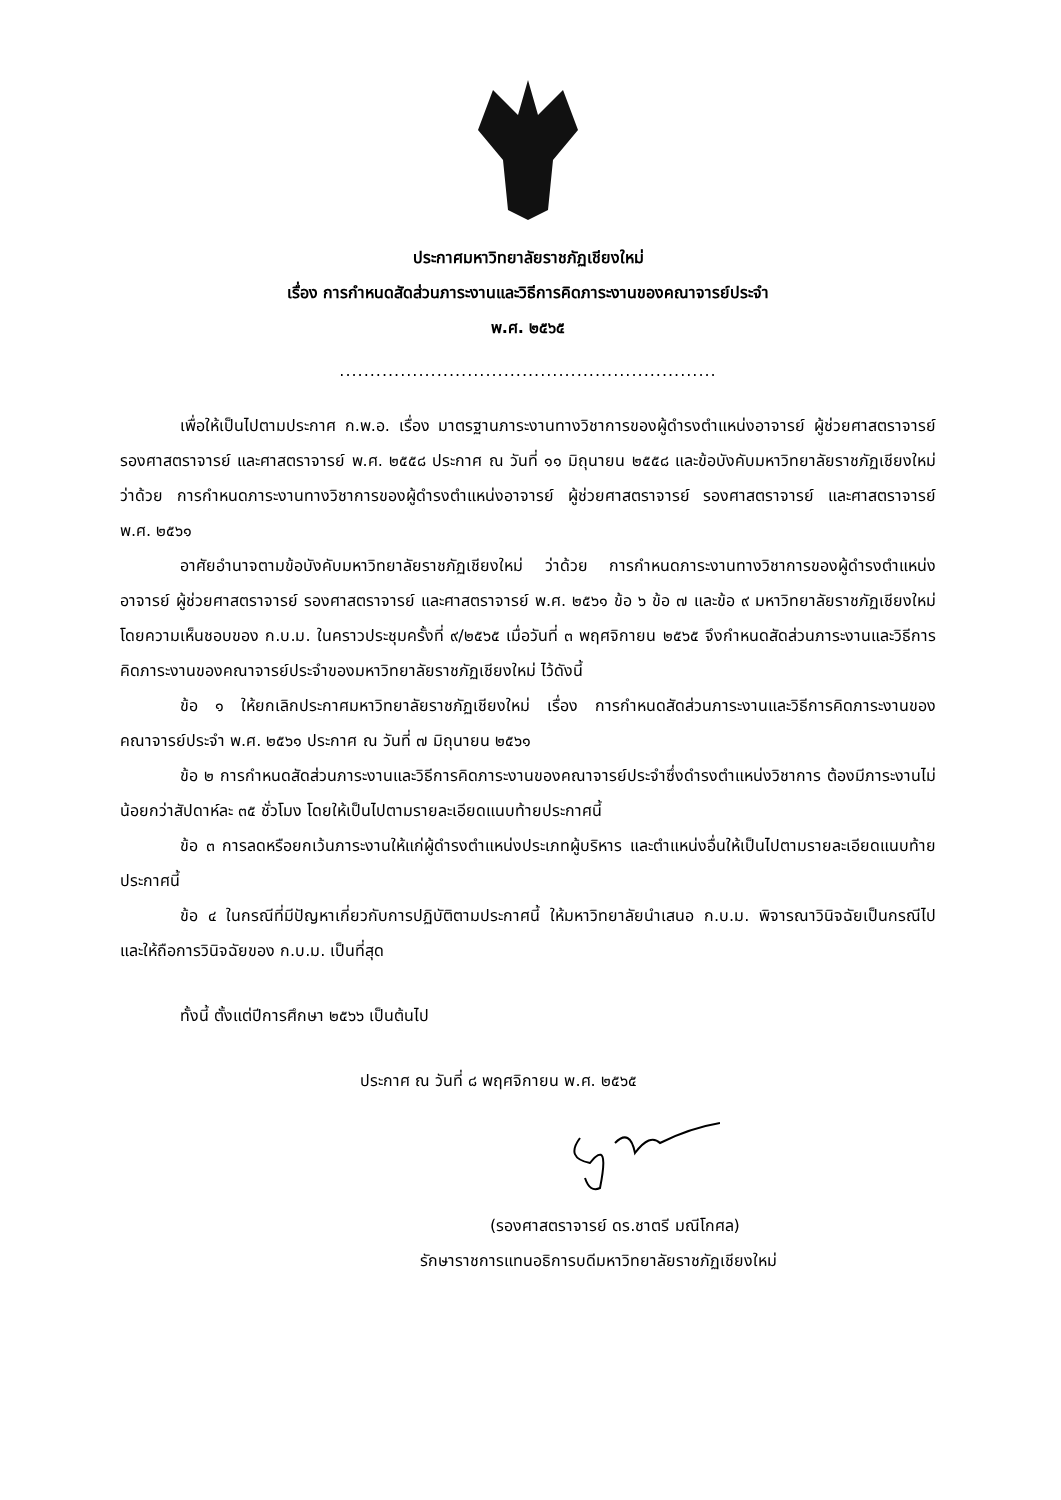ประกาศมหาวิทยาลัยราชภัฏเชียงใหม่
เรื่อง การกำหนดสัดส่วนภาระงานและวิธีการคิดภาระงานของคณาจารย์ประจำ
พ.ศ. ๒๕๖๕
..............................................................
เพื่อให้เป็นไปตามประกาศ ก.พ.อ. เรื่อง มาตรฐานภาระงานทางวิชาการของผู้ดำรงตำแหน่งอาจารย์ ผู้ช่วยศาสตราจารย์ รองศาสตราจารย์ และศาสตราจารย์ พ.ศ. ๒๕๕๘ ประกาศ ณ วันที่ ๑๑ มิถุนายน ๒๕๕๘ และข้อบังคับมหาวิทยาลัยราชภัฏเชียงใหม่ ว่าด้วย การกำหนดภาระงานทางวิชาการของผู้ดำรงตำแหน่งอาจารย์ ผู้ช่วยศาสตราจารย์ รองศาสตราจารย์ และศาสตราจารย์ พ.ศ. ๒๕๖๑
อาศัยอำนาจตามข้อบังคับมหาวิทยาลัยราชภัฏเชียงใหม่ ว่าด้วย การกำหนดภาระงานทางวิชาการของผู้ดำรงตำแหน่งอาจารย์ ผู้ช่วยศาสตราจารย์ รองศาสตราจารย์ และศาสตราจารย์ พ.ศ. ๒๕๖๑ ข้อ ๖ ข้อ ๗ และข้อ ๙ มหาวิทยาลัยราชภัฏเชียงใหม่โดยความเห็นชอบของ ก.บ.ม. ในคราวประชุมครั้งที่ ๙/๒๕๖๕ เมื่อวันที่ ๓ พฤศจิกายน ๒๕๖๕ จึงกำหนดสัดส่วนภาระงานและวิธีการคิดภาระงานของคณาจารย์ประจำของมหาวิทยาลัยราชภัฏเชียงใหม่ ไว้ดังนี้
ข้อ ๑ ให้ยกเลิกประกาศมหาวิทยาลัยราชภัฏเชียงใหม่ เรื่อง การกำหนดสัดส่วนภาระงานและวิธีการคิดภาระงานของคณาจารย์ประจำ พ.ศ. ๒๕๖๑ ประกาศ ณ วันที่ ๗ มิถุนายน ๒๕๖๑
ข้อ ๒ การกำหนดสัดส่วนภาระงานและวิธีการคิดภาระงานของคณาจารย์ประจำซึ่งดำรงตำแหน่งวิชาการ ต้องมีภาระงานไม่น้อยกว่าสัปดาห์ละ ๓๕ ชั่วโมง โดยให้เป็นไปตามรายละเอียดแนบท้ายประกาศนี้
ข้อ ๓ การลดหรือยกเว้นภาระงานให้แก่ผู้ดำรงตำแหน่งประเภทผู้บริหาร และตำแหน่งอื่นให้เป็นไปตามรายละเอียดแนบท้ายประกาศนี้
ข้อ ๔ ในกรณีที่มีปัญหาเกี่ยวกับการปฏิบัติตามประกาศนี้ ให้มหาวิทยาลัยนำเสนอ ก.บ.ม. พิจารณาวินิจฉัยเป็นกรณีไป และให้ถือการวินิจฉัยของ ก.บ.ม. เป็นที่สุด
ทั้งนี้ ตั้งแต่ปีการศึกษา ๒๕๖๖ เป็นต้นไป
ประกาศ ณ วันที่ ๘ พฤศจิกายน พ.ศ. ๒๕๖๕
(รองศาสตราจารย์ ดร.ชาตรี มณีโกศล)
รักษาราชการแทนอธิการบดีมหาวิทยาลัยราชภัฏเชียงใหม่